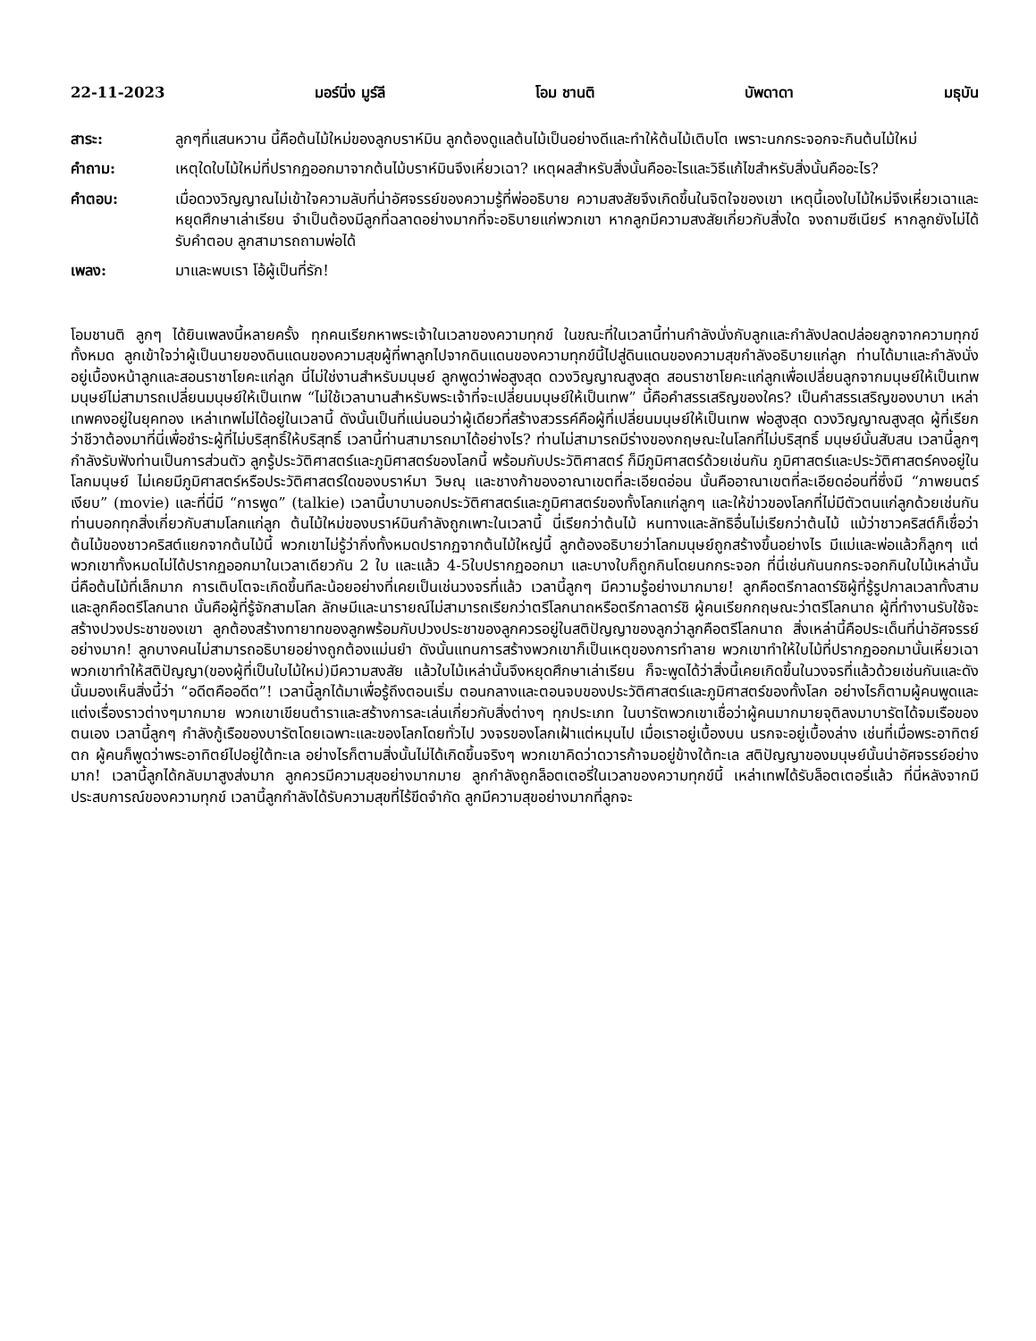22-11-2023 มอร์นิ่ง มูร์ลี โอม ชานติ บัพดาดา มธุบัน
สาระ: ลูกๆที่แสนหวาน นี้คือต้นไม้ใหม่ของลูกบราห์มิน ลูกต้องดูแลต้นไม้เป็นอย่างดีและทำให้ต้นไม้เติบโต เพราะนกกระจอกจะกินต้นไม้ใหม่
คำถาม: เหตุใดใบไม้ใหม่ที่ปรากฏออกมาจากต้นไม้บราห์มินจึงเหี่ยวเฉา? เหตุผลสำหรับสิ่งนั้นคืออะไรและวิธีแก้ไขสำหรับสิ่งนั้นคืออะไร?
คำตอบ: เมื่อดวงวิญญาณไม่เข้าใจความลับที่น่าอัศจรรย์ของความรู้ที่พ่ออธิบาย ความสงสัยจึงเกิดขึ้นในจิตใจของเขา เหตุนี้เองใบไม้ใหม่จึงเหี่ยวเฉาและหยุดศึกษาเล่าเรียน จำเป็นต้องมีลูกที่ฉลาดอย่างมากที่จะอธิบายแก่พวกเขา หากลูกมีความสงสัยเกี่ยวกับสิ่งใด จงถามซีเนียร์ หากลูกยังไม่ได้รับคำตอบ ลูกสามารถถามพ่อได้
เพลง: มาและพบเรา โอ้ผู้เป็นที่รัก!
โอมชานติ ลูกๆ ได้ยินเพลงนี้หลายครั้ง ทุกคนเรียกหาพระเจ้าในเวลาของความทุกข์ ในขณะที่ในเวลานี้ท่านกำลังนั่งกับลูกและกำลังปลดปล่อยลูกจากความทุกข์ทั้งหมด ลูกเข้าใจว่าผู้เป็นนายของดินแดนของความสุขผู้ที่พาลูกไปจากดินแดนของความทุกข์นี้ไปสู่ดินแดนของความสุขกำลังอธิบายแก่ลูก ท่านได้มาและกำลังนั่งอยู่เบื้องหน้าลูกและสอนราชาโยคะแก่ลูก นี่ไม่ใช่งานสำหรับมนุษย์ ลูกพูดว่าพ่อสูงสุด ดวงวิญญาณสูงสุด สอนราชาโยคะแก่ลูกเพื่อเปลี่ยนลูกจากมนุษย์ให้เป็นเทพ มนุษย์ไม่สามารถเปลี่ยนมนุษย์ให้เป็นเทพ “ไม่ใช้เวลานานสำหรับพระเจ้าที่จะเปลี่ยนมนุษย์ให้เป็นเทพ” นี้คือคำสรรเสริญของใคร? เป็นคำสรรเสริญของบาบา เหล่าเทพคงอยู่ในยุคทอง เหล่าเทพไม่ได้อยู่ในเวลานี้ ดังนั้นเป็นที่แน่นอนว่าผู้เดียวที่สร้างสวรรค์คือผู้ที่เปลี่ยนมนุษย์ให้เป็นเทพ พ่อสูงสุด ดวงวิญญาณสูงสุด ผู้ที่เรียกว่าชีวาต้องมาที่นี่เพื่อชำระผู้ที่ไม่บริสุทธิ์ให้บริสุทธิ์ เวลานี้ท่านสามารถมาได้อย่างไร? ท่านไม่สามารถมีร่างของกฤษณะในโลกที่ไม่บริสุทธิ์ มนุษย์นั้นสับสน เวลานี้ลูกๆ กำลังรับฟังท่านเป็นการส่วนตัว ลูกรู้ประวัติศาสตร์และภูมิศาสตร์ของโลกนี้ พร้อมกับประวัติศาสตร์ ก็มีภูมิศาสตร์ด้วยเช่นกัน ภูมิศาสตร์และประวัติศาสตร์คงอยู่ในโลกมนุษย์ ไม่เคยมีภูมิศาสตร์หรือประวัติศาสตร์ใดของบราห์มา วิษณุ และชางก้าของอาณาเขตที่ละเอียดอ่อน นั้นคืออาณาเขตที่ละเอียดอ่อนที่ซึ่งมี “ภาพยนตร์เงียบ” (movie) และที่นี่มี “การพูด” (talkie) เวลานี้บาบาบอกประวัติศาสตร์และภูมิศาสตร์ของทั้งโลกแก่ลูกๆ และให้ข่าวของโลกที่ไม่มีตัวตนแก่ลูกด้วยเช่นกัน ท่านบอกทุกสิ่งเกี่ยวกับสามโลกแก่ลูก ต้นไม้ใหม่ของบราห์มินกำลังถูกเพาะในเวลานี้ นี่เรียกว่าต้นไม้ หนทางและลัทธิอื่นไม่เรียกว่าต้นไม้ แม้ว่าชาวคริสต์ก็เชื่อว่าต้นไม้ของชาวคริสต์แยกจากต้นไม้นี้ พวกเขาไม่รู้ว่ากิ่งทั้งหมดปรากฏจากต้นไม้ใหญ่นี้ ลูกต้องอธิบายว่าโลกมนุษย์ถูกสร้างขึ้นอย่างไร มีแม่และพ่อแล้วก็ลูกๆ แต่พวกเขาทั้งหมดไม่ได้ปรากฏออกมาในเวลาเดียวกัน 2 ใบ และแล้ว 4-5ใบปรากฏออกมา และบางใบก็ถูกกินโดยนกกระจอก ที่นี่เช่นกันนกกระจอกกินใบไม้เหล่านั้น นี่คือต้นไม้ที่เล็กมาก การเติบโตจะเกิดขึ้นทีละน้อยอย่างที่เคยเป็นเช่นวงจรที่แล้ว เวลานี้ลูกๆ มีความรู้อย่างมากมาย! ลูกคือตรีกาลดาร์ชิผู้ที่รู้รูปกาลเวลาทั้งสามและลูกคือตรีโลกนาถ นั้นคือผู้ที่รู้จักสามโลก ลักษมีและนารายณ์ไม่สามารถเรียกว่าตรีโลกนาถหรือตรีกาลดาร์ชิ ผู้คนเรียกกฤษณะว่าตรีโลกนาถ ผู้ที่ทำงานรับใช้จะสร้างปวงประชาของเขา ลูกต้องสร้างทายาทของลูกพร้อมกับปวงประชาของลูกควรอยู่ในสติปัญญาของลูกว่าลูกคือตรีโลกนาถ สิ่งเหล่านี้คือประเด็นที่น่าอัศจรรย์อย่างมาก! ลูกบางคนไม่สามารถอธิบายอย่างถูกต้องแม่นยำ ดังนั้นแทนการสร้างพวกเขาก็เป็นเหตุของการทำลาย พวกเขาทำให้ใบไม้ที่ปรากฏออกมานั้นเหี่ยวเฉา พวกเขาทำให้สติปัญญา(ของผู้ที่เป็นใบไม้ใหม่)มีความสงสัย แล้วใบไม้เหล่านั้นจึงหยุดศึกษาเล่าเรียน ก็จะพูดได้ว่าสิ่งนี้เคยเกิดขึ้นในวงจรที่แล้วด้วยเช่นกันและดังนั้นมองเห็นสิ่งนี้ว่า “อดีตคืออดีต”! เวลานี้ลูกได้มาเพื่อรู้ถึงตอนเริ่ม ตอนกลางและตอนจบของประวัติศาสตร์และภูมิศาสตร์ของทั้งโลก อย่างไรก็ตามผู้คนพูดและแต่งเรื่องราวต่างๆมากมาย พวกเขาเขียนตำราและสร้างการละเล่นเกี่ยวกับสิ่งต่างๆ ทุกประเภท ในบารัตพวกเขาเชื่อว่าผู้คนมากมายจุติลงมาบารัตได้จมเรือของตนเอง เวลานี้ลูกๆ กำลังกู้เรือของบารัตโดยเฉพาะและของโลกโดยทั่วไป วงจรของโลกเฝ้าแต่หมุนไป เมื่อเราอยู่เบื้องบน นรกจะอยู่เบื้องล่าง เช่นที่เมื่อพระอาทิตย์ตก ผู้คนก็พูดว่าพระอาทิตย์ไปอยู่ใต้ทะเล อย่างไรก็ตามสิ่งนั้นไม่ได้เกิดขึ้นจริงๆ พวกเขาคิดว่าดวารก้าจมอยู่ข้างใต้ทะเล สติปัญญาของมนุษย์นั้นน่าอัศจรรย์อย่างมาก! เวลานี้ลูกได้กลับมาสูงส่งมาก ลูกควรมีความสุขอย่างมากมาย ลูกกำลังถูกล็อตเตอรี่ในเวลาของความทุกข์นี้ เหล่าเทพได้รับล็อตเตอรี่แล้ว ที่นี่หลังจากมีประสบการณ์ของความทุกข์ เวลานี้ลูกกำลังได้รับความสุขที่ไร้ขีดจำกัด ลูกมีความสุขอย่างมากที่ลูกจะ